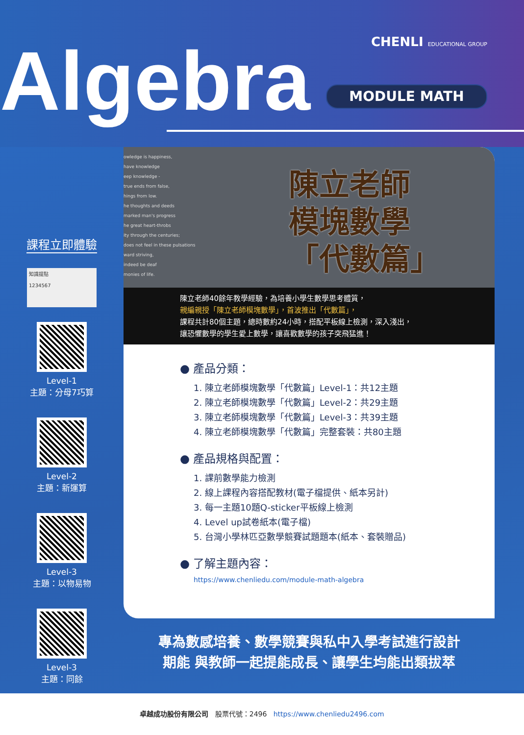CHENLI EDUCATIONAL GROUP Algebra MODULE MATH
課程立即體驗
知識提點
1234567
Level-1
主題：分母7巧算
Level-2
主題：新運算
Level-3
主題：以物易物
Level-3
主題：同餘
owledge is happiness,
have knowledge
eep knowledge -
true ends from false,
hings from low.
he thoughts and deeds
marked man's progress
he great heart-throbs
ity through the centuries;
does not feel in these pulsations
ward striving,
indeed be deaf
monies of life.
陳立老師
模塊數學
「代數篇」
陳立老師40餘年教學經驗，為培養小學生數學思考體質，
親編親授「陳立老師模塊數學」，首波推出「代數篇」，
課程共計80個主題，總時數約24小時，搭配平板線上檢測，深入淺出，
讓恐懼數學的學生愛上數學，讓喜歡數學的孩子突飛猛進！
● 產品分類：
1. 陳立老師模塊數學「代數篇」Level-1：共12主題
2. 陳立老師模塊數學「代數篇」Level-2：共29主題
3. 陳立老師模塊數學「代數篇」Level-3：共39主題
4. 陳立老師模塊數學「代數篇」完整套裝：共80主題
● 產品規格與配置：
1. 課前數學能力檢測
2. 線上課程內容搭配教材(電子檔提供、紙本另計)
3. 每一主題10題Q-sticker平板線上檢測
4. Level up試卷紙本(電子檔)
5. 台灣小學林匹亞數學競賽試題題本(紙本、套裝贈品)
● 了解主題內容：
https://www.chenliedu.com/module-math-algebra
專為數感培養、數學競賽與私中入學考試進行設計
期能 與教師一起提能成長、讓學生均能出類拔萃
卓越成功股份有限公司 股票代號：2496 https://www.chenliedu2496.com